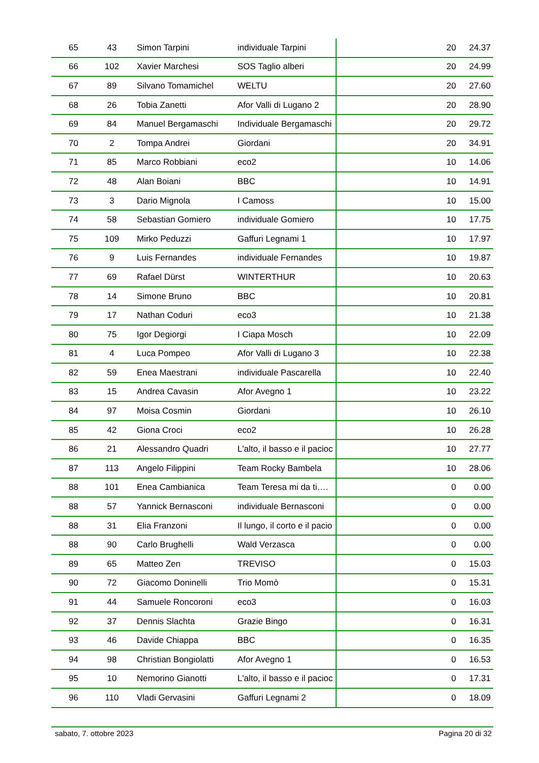| 65 | 43 | Simon Tarpini | individuale Tarpini | 20 | 24.37 |
| 66 | 102 | Xavier Marchesi | SOS Taglio alberi | 20 | 24.99 |
| 67 | 89 | Silvano Tomamichel | WELTU | 20 | 27.60 |
| 68 | 26 | Tobia Zanetti | Afor Valli di Lugano 2 | 20 | 28.90 |
| 69 | 84 | Manuel Bergamaschi | Individuale Bergamaschi | 20 | 29.72 |
| 70 | 2 | Tompa Andrei | Giordani | 20 | 34.91 |
| 71 | 85 | Marco Robbiani | eco2 | 10 | 14.06 |
| 72 | 48 | Alan Boiani | BBC | 10 | 14.91 |
| 73 | 3 | Dario Mignola | I Camoss | 10 | 15.00 |
| 74 | 58 | Sebastian Gomiero | individuale Gomiero | 10 | 17.75 |
| 75 | 109 | Mirko Peduzzi | Gaffuri Legnami 1 | 10 | 17.97 |
| 76 | 9 | Luis Fernandes | individuale Fernandes | 10 | 19.87 |
| 77 | 69 | Rafael Dürst | WINTERTHUR | 10 | 20.63 |
| 78 | 14 | Simone Bruno | BBC | 10 | 20.81 |
| 79 | 17 | Nathan Coduri | eco3 | 10 | 21.38 |
| 80 | 75 | Igor Degiorgi | I Ciapa Mosch | 10 | 22.09 |
| 81 | 4 | Luca Pompeo | Afor Valli di Lugano 3 | 10 | 22.38 |
| 82 | 59 | Enea Maestrani | individuale Pascarella | 10 | 22.40 |
| 83 | 15 | Andrea Cavasin | Afor Avegno 1 | 10 | 23.22 |
| 84 | 97 | Moisa Cosmin | Giordani | 10 | 26.10 |
| 85 | 42 | Giona Croci | eco2 | 10 | 26.28 |
| 86 | 21 | Alessandro Quadri | L'alto, il basso e il pacioc | 10 | 27.77 |
| 87 | 113 | Angelo Filippini | Team Rocky Bambela | 10 | 28.06 |
| 88 | 101 | Enea Cambianica | Team Teresa mi da ti…. | 0 | 0.00 |
| 88 | 57 | Yannick Bernasconi | individuale Bernasconi | 0 | 0.00 |
| 88 | 31 | Elia Franzoni | Il lungo, il corto e il pacio | 0 | 0.00 |
| 88 | 90 | Carlo Brughelli | Wald Verzasca | 0 | 0.00 |
| 89 | 65 | Matteo Zen | TREVISO | 0 | 15.03 |
| 90 | 72 | Giacomo Doninelli | Trio Momò | 0 | 15.31 |
| 91 | 44 | Samuele Roncoroni | eco3 | 0 | 16.03 |
| 92 | 37 | Dennis Slachta | Grazie Bingo | 0 | 16.31 |
| 93 | 46 | Davide Chiappa | BBC | 0 | 16.35 |
| 94 | 98 | Christian Bongiolatti | Afor Avegno 1 | 0 | 16.53 |
| 95 | 10 | Nemorino Gianotti | L'alto, il basso e il pacioc | 0 | 17.31 |
| 96 | 110 | Vladi Gervasini | Gaffuri Legnami 2 | 0 | 18.09 |
sabato, 7. ottobre 2023 Pagina 20 di 32